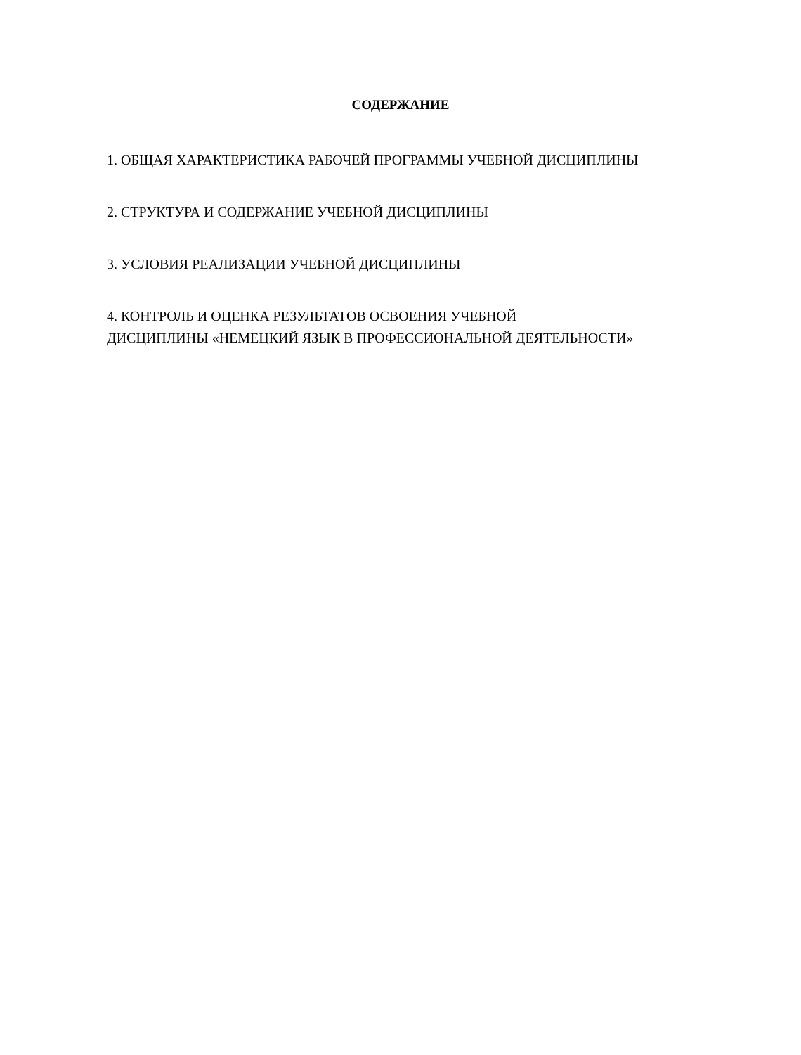СОДЕРЖАНИЕ
1. ОБЩАЯ ХАРАКТЕРИСТИКА РАБОЧЕЙ ПРОГРАММЫ УЧЕБНОЙ ДИСЦИПЛИНЫ
2. СТРУКТУРА И СОДЕРЖАНИЕ УЧЕБНОЙ ДИСЦИПЛИНЫ
3. УСЛОВИЯ РЕАЛИЗАЦИИ УЧЕБНОЙ ДИСЦИПЛИНЫ
4. КОНТРОЛЬ И ОЦЕНКА РЕЗУЛЬТАТОВ ОСВОЕНИЯ УЧЕБНОЙ
ДИСЦИПЛИНЫ «НЕМЕЦКИЙ ЯЗЫК В ПРОФЕССИОНАЛЬНОЙ ДЕЯТЕЛЬНОСТИ»